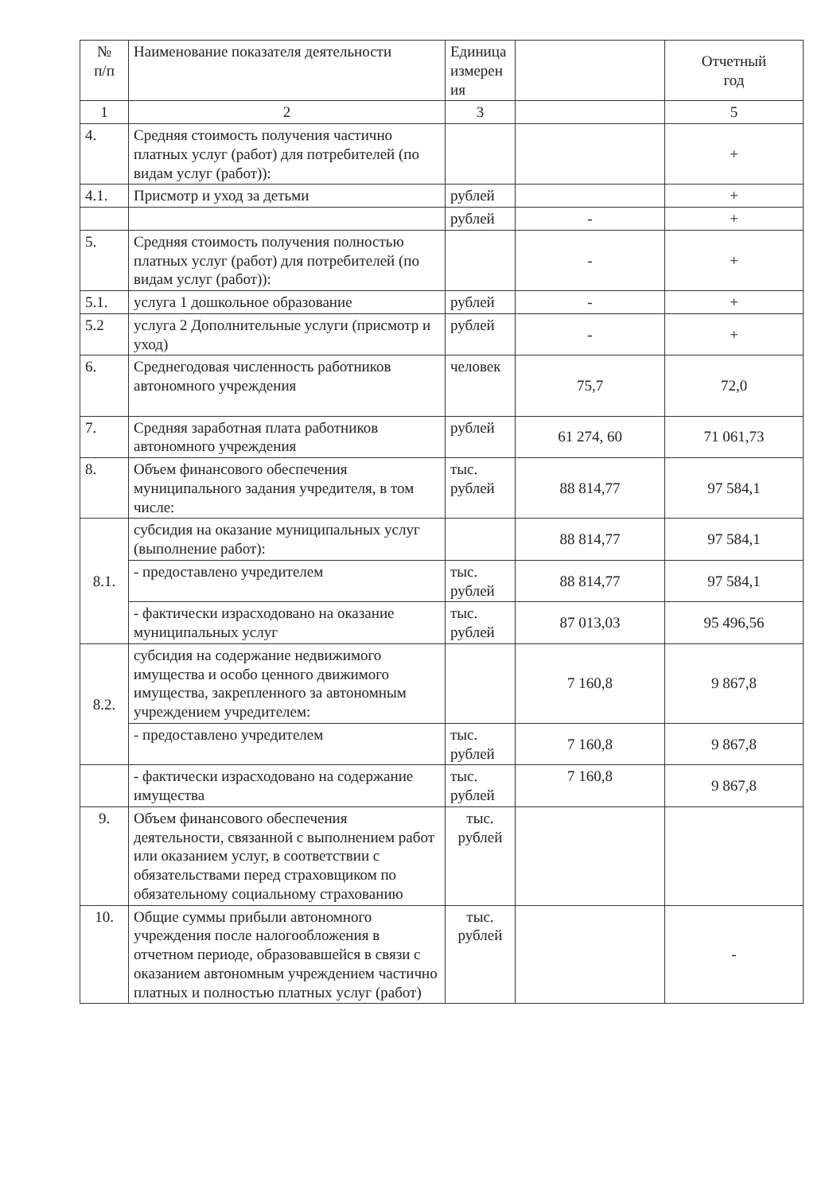| № п/п | Наименование показателя деятельности | Единица измерен ия | | Отчетный год |
| --- | --- | --- | --- | --- |
| 1 | 2 | 3 | | 5 |
| 4. | Средняя стоимость получения частично платных услуг (работ) для потребителей (по видам услуг (работ)): | | | + |
| 4.1. | Присмотр и уход за детьми | рублей | | + |
| | | рублей | - | + |
| 5. | Средняя стоимость получения полностью платных услуг (работ) для потребителей (по видам услуг (работ)): | | - | + |
| 5.1. | услуга 1 дошкольное образование | рублей | - | + |
| 5.2 | услуга 2 Дополнительные услуги (присмотр и уход) | рублей | - | + |
| 6. | Среднегодовая численность работников автономного учреждения | человек | 75,7 | 72,0 |
| 7. | Средняя заработная плата работников автономного учреждения | рублей | 61 274, 60 | 71 061,73 |
| 8. | Объем финансового обеспечения муниципального задания учредителя, в том числе: | тыс. рублей | 88 814,77 | 97 584,1 |
| 8.1. | субсидия на оказание муниципальных услуг (выполнение работ): | | 88 814,77 | 97 584,1 |
| | - предоставлено учредителем | тыс. рублей | 88 814,77 | 97 584,1 |
| | - фактически израсходовано на оказание муниципальных услуг | тыс. рублей | 87 013,03 | 95 496,56 |
| 8.2. | субсидия на содержание недвижимого имущества и особо ценного движимого имущества, закрепленного за автономным учреждением учредителем: | | 7 160,8 | 9 867,8 |
| | - предоставлено учредителем | тыс. рублей | 7 160,8 | 9 867,8 |
| | - фактически израсходовано на содержание имущества | тыс. рублей | 7 160,8 | 9 867,8 |
| 9. | Объем финансового обеспечения деятельности, связанной с выполнением работ или оказанием услуг, в соответствии с обязательствами перед страховщиком по обязательному социальному страхованию | тыс. рублей | | |
| 10. | Общие суммы прибыли автономного учреждения после налогообложения в отчетном периоде, образовавшейся в связи с оказанием автономным учреждением частично платных и полностью платных услуг (работ) | тыс. рублей | | - |